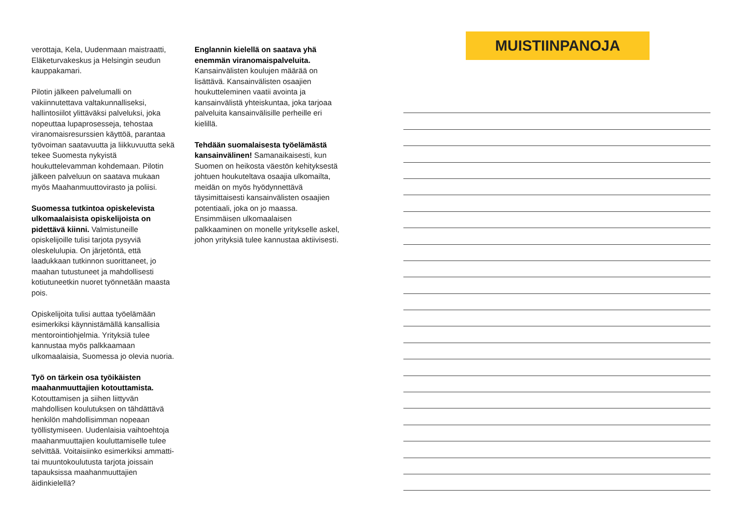verottaja, Kela, Uudenmaan maistraatti, Eläketurvakeskus ja Helsingin seudun kauppakamari.
Pilotin jälkeen palvelumalli on vakiinnutettava valtakunnalliseksi, hallintosiilot ylittäväksi palveluksi, joka nopeuttaa lupaprosesseja, tehostaa viranomaisresurssien käyttöä, parantaa työvoiman saatavuutta ja liikkuvuutta sekä tekee Suomesta nykyistä houkuttelevamman kohdemaan. Pilotin jälkeen palveluun on saatava mukaan myös Maahanmuuttovirasto ja poliisi.
Suomessa tutkintoa opiskelevista ulkomaalaisista opiskelijoista on pidettävä kiinni. Valmistuneille opiskelijoille tulisi tarjota pysyviä oleskelulupia. On järjetöntä, että laadukkaan tutkinnon suorittaneet, jo maahan tutustuneet ja mahdollisesti kotiutuneetkin nuoret työnnetään maasta pois.
Opiskelijoita tulisi auttaa työelämään esimerkiksi käynnistämällä kansallisia mentorointiohjelmia. Yrityksiä tulee kannustaa myös palkkaamaan ulkomaalaisia, Suomessa jo olevia nuoria.
Työ on tärkein osa työikäisten maahanmuuttajien kotouttamista. Kotouttamisen ja siihen liittyvän mahdollisen koulutuksen on tähdättävä henkilön mahdollisimman nopeaan työllistymiseen. Uudenlaisia vaihtoehtoja maahanmuuttajien kouluttamiselle tulee selvittää. Voitaisiinko esimerkiksi ammatti- tai muuntokoulutusta tarjota joissain tapauksissa maahanmuuttajien äidinkielellä?
Englannin kielellä on saatava yhä enemmän viranomaispalveluita. Kansainvälisten koulujen määrää on lisättävä. Kansainvälisten osaajien houkutteleminen vaatii avointa ja kansainvälistä yhteiskuntaa, joka tarjoaa palveluita kansainvälisille perheille eri kielillä.
Tehdään suomalaisesta työelämästä kansainvälinen! Samanaikaisesti, kun Suomen on heikosta väestön kehityksestä johtuen houkuteltava osaajia ulkomailta, meidän on myös hyödynnettävä täysimittaisesti kansainvälisten osaajien potentiaali, joka on jo maassa. Ensimmäisen ulkomaalaisen palkkaaminen on monelle yritykselle askel, johon yrityksiä tulee kannustaa aktiivisesti.
MUISTIINPANOJA